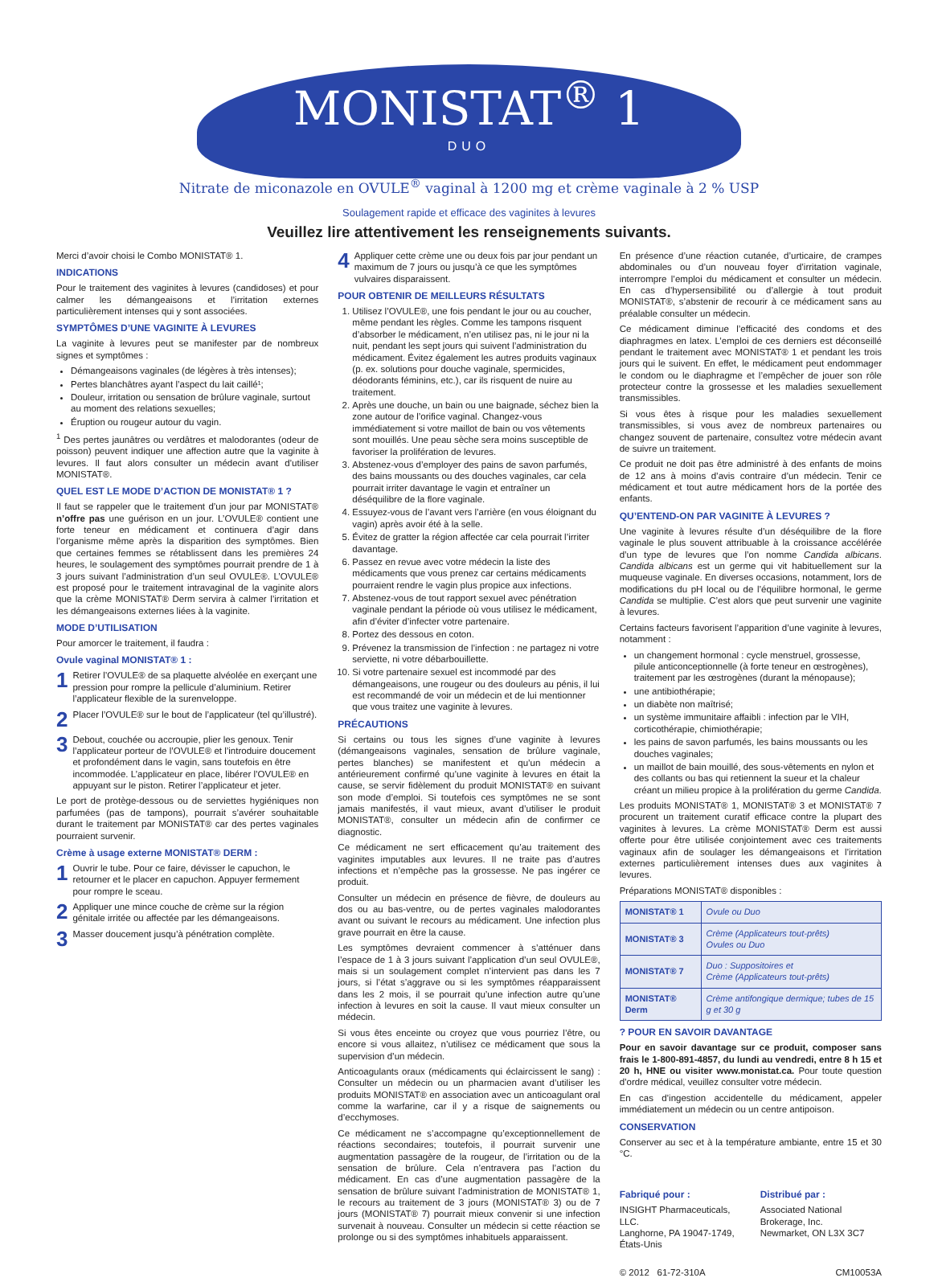MONISTAT<sup>®</sup> 1 DUO
Nitrate de miconazole en OVULE<sup>®</sup> vaginal à 1200 mg et crème vaginale à 2 % USP
Soulagement rapide et efficace des vaginites à levures
Veuillez lire attentivement les renseignements suivants.
Merci d’avoir choisi le Combo MONISTAT® 1.
INDICATIONS
Pour le traitement des vaginites à levures (candidoses) et pour calmer les démangeaisons et l’irritation externes particulièrement intenses qui y sont associées.
SYMPTÔMES D’UNE VAGINITE À LEVURES
La vaginite à levures peut se manifester par de nombreux signes et symptômes :
Démangeaisons vaginales (de légères à très intenses);
Pertes blanchâtres ayant l’aspect du lait caillé¹;
Douleur, irritation ou sensation de brûlure vaginale, surtout au moment des relations sexuelles;
Éruption ou rougeur autour du vagin.
<sup>1</sup> Des pertes jaunâtres ou verdâtres et malodorantes (odeur de poisson) peuvent indiquer une affection autre que la vaginite à levures. Il faut alors consulter un médecin avant d’utiliser MONISTAT®.
QUEL EST LE MODE D’ACTION DE MONISTAT® 1 ?
Il faut se rappeler que le traitement d’un jour par MONISTAT® n’offre pas une guérison en un jour. L’OVULE® contient une forte teneur en médicament et continuera d’agir dans l’organisme même après la disparition des symptômes. Bien que certaines femmes se rétablissent dans les premières 24 heures, le soulagement des symptômes pourrait prendre de 1 à 3 jours suivant l’administration d’un seul OVULE®. L’OVULE® est proposé pour le traitement intravaginal de la vaginite alors que la crème MONISTAT® Derm servira à calmer l’irritation et les démangeaisons externes liées à la vaginite.
MODE D’UTILISATION
Pour amorcer le traitement, il faudra :
Ovule vaginal MONISTAT® 1 :
1 Retirer l’OVULE® de sa plaquette alvéolée en exerçant une pression pour rompre la pellicule d’aluminium. Retirer l’applicateur flexible de la surenveloppe.
2 Placer l’OVULE® sur le bout de l’applicateur (tel qu’illustré).
3 Debout, couchée ou accroupie, plier les genoux. Tenir l’applicateur porteur de l’OVULE® et l’introduire doucement et profondément dans le vagin, sans toutefois en être incommodée. L’applicateur en place, libérer l’OVULE® en appuyant sur le piston. Retirer l’applicateur et jeter.
Le port de protège-dessous ou de serviettes hygiéniques non parfumées (pas de tampons), pourrait s’avérer souhaitable durant le traitement par MONISTAT® car des pertes vaginales pourraient survenir.
Crème à usage externe MONISTAT® DERM :
1 Ouvrir le tube. Pour ce faire, dévisser le capuchon, le retourner et le placer en capuchon. Appuyer fermement pour rompre le sceau.
2 Appliquer une mince couche de crème sur la région génitale irritée ou affectée par les démangeaisons.
3 Masser doucement jusqu’à pénétration complète.
4 Appliquer cette crème une ou deux fois par jour pendant un maximum de 7 jours ou jusqu’à ce que les symptômes vulvaires disparaissent.
POUR OBTENIR DE MEILLEURS RÉSULTATS
1. Utilisez l’OVULE®, une fois pendant le jour ou au coucher, même pendant les règles. Comme les tampons risquent d’absorber le médicament, n’en utilisez pas, ni le jour ni la nuit, pendant les sept jours qui suivent l’administration du médicament. Évitez également les autres produits vaginaux (p. ex. solutions pour douche vaginale, spermicides, déodorants féminins, etc.), car ils risquent de nuire au traitement.
2. Après une douche, un bain ou une baignade, séchez bien la zone autour de l’orifice vaginal. Changez-vous immédiatement si votre maillot de bain ou vos vêtements sont mouillés. Une peau sèche sera moins susceptible de favoriser la prolifération de levures.
3. Abstenez-vous d’employer des pains de savon parfumés, des bains moussants ou des douches vaginales, car cela pourrait irriter davantage le vagin et entraîner un déséquilibre de la flore vaginale.
4. Essuyez-vous de l’avant vers l’arrière (en vous éloignant du vagin) après avoir été à la selle.
5. Évitez de gratter la région affectée car cela pourrait l’irriter davantage.
6. Passez en revue avec votre médecin la liste des médicaments que vous prenez car certains médicaments pourraient rendre le vagin plus propice aux infections.
7. Abstenez-vous de tout rapport sexuel avec pénétration vaginale pendant la période où vous utilisez le médicament, afin d’éviter d’infecter votre partenaire.
8. Portez des dessous en coton.
9. Prévenez la transmission de l’infection : ne partagez ni votre serviette, ni votre débarbouillette.
10. Si votre partenaire sexuel est incommodé par des démangeaisons, une rougeur ou des douleurs au pénis, il lui est recommandé de voir un médecin et de lui mentionner que vous traitez une vaginite à levures.
PRÉCAUTIONS
Si certains ou tous les signes d’une vaginite à levures (démangeaisons vaginales, sensation de brûlure vaginale, pertes blanches) se manifestent et qu’un médecin a antérieurement confirmé qu’une vaginite à levures en était la cause, se servir fidèlement du produit MONISTAT® en suivant son mode d’emploi. Si toutefois ces symptômes ne se sont jamais manifestés, il vaut mieux, avant d’utiliser le produit MONISTAT®, consulter un médecin afin de confirmer ce diagnostic.
Ce médicament ne sert efficacement qu’au traitement des vaginites imputables aux levures. Il ne traite pas d’autres infections et n’empêche pas la grossesse. Ne pas ingérer ce produit.
Consulter un médecin en présence de fièvre, de douleurs au dos ou au bas-ventre, ou de pertes vaginales malodorantes avant ou suivant le recours au médicament. Une infection plus grave pourrait en être la cause.
Les symptômes devraient commencer à s’atténuer dans l’espace de 1 à 3 jours suivant l’application d’un seul OVULE®, mais si un soulagement complet n’intervient pas dans les 7 jours, si l’état s’aggrave ou si les symptômes réapparaissent dans les 2 mois, il se pourrait qu’une infection autre qu’une infection à levures en soit la cause. Il vaut mieux consulter un médecin.
Si vous êtes enceinte ou croyez que vous pourriez l’être, ou encore si vous allaitez, n’utilisez ce médicament que sous la supervision d’un médecin.
Anticoagulants oraux (médicaments qui éclaircissent le sang) : Consulter un médecin ou un pharmacien avant d’utiliser les produits MONISTAT® en association avec un anticoagulant oral comme la warfarine, car il y a risque de saignements ou d’ecchymoses.
Ce médicament ne s’accompagne qu’exceptionnellement de réactions secondaires; toutefois, il pourrait survenir une augmentation passagère de la rougeur, de l’irritation ou de la sensation de brûlure. Cela n’entravera pas l’action du médicament. En cas d’une augmentation passagère de la sensation de brûlure suivant l’administration de MONISTAT® 1, le recours au traitement de 3 jours (MONISTAT® 3) ou de 7 jours (MONISTAT® 7) pourrait mieux convenir si une infection survenait à nouveau. Consulter un médecin si cette réaction se prolonge ou si des symptômes inhabituels apparaissent.
En présence d’une réaction cutanée, d’urticaire, de crampes abdominales ou d’un nouveau foyer d’irritation vaginale, interrompre l’emploi du médicament et consulter un médecin. En cas d’hypersensibilité ou d’allergie à tout produit MONISTAT®, s’abstenir de recourir à ce médicament sans au préalable consulter un médecin.
Ce médicament diminue l’efficacité des condoms et des diaphragmes en latex. L’emploi de ces derniers est déconseillé pendant le traitement avec MONISTAT® 1 et pendant les trois jours qui le suivent. En effet, le médicament peut endommager le condom ou le diaphragme et l’empêcher de jouer son rôle protecteur contre la grossesse et les maladies sexuellement transmissibles.
Si vous êtes à risque pour les maladies sexuellement transmissibles, si vous avez de nombreux partenaires ou changez souvent de partenaire, consultez votre médecin avant de suivre un traitement.
Ce produit ne doit pas être administré à des enfants de moins de 12 ans à moins d’avis contraire d’un médecin. Tenir ce médicament et tout autre médicament hors de la portée des enfants.
QU’ENTEND-ON PAR VAGINITE À LEVURES ?
Une vaginite à levures résulte d’un déséquilibre de la flore vaginale le plus souvent attribuable à la croissance accélérée d’un type de levures que l’on nomme Candida albicans. Candida albicans est un germe qui vit habituellement sur la muqueuse vaginale. En diverses occasions, notamment, lors de modifications du pH local ou de l’équilibre hormonal, le germe Candida se multiplie. C’est alors que peut survenir une vaginite à levures.
Certains facteurs favorisent l’apparition d’une vaginite à levures, notamment :
un changement hormonal : cycle menstruel, grossesse, pilule anticonceptionnelle (à forte teneur en œstrogènes), traitement par les œstrogènes (durant la ménopause);
une antibiothérapie;
un diabète non maîtrisé;
un système immunitaire affaibli : infection par le VIH, corticothérapie, chimiothérapie;
les pains de savon parfumés, les bains moussants ou les douches vaginales;
un maillot de bain mouillé, des sous-vêtements en nylon et des collants ou bas qui retiennent la sueur et la chaleur créant un milieu propice à la prolifération du germe Candida.
Les produits MONISTAT® 1, MONISTAT® 3 et MONISTAT® 7 procurent un traitement curatif efficace contre la plupart des vaginites à levures. La crème MONISTAT® Derm est aussi offerte pour être utilisée conjointement avec ces traitements vaginaux afin de soulager les démangeaisons et l’irritation externes particulièrement intenses dues aux vaginites à levures.
Préparations MONISTAT® disponibles :
| MONISTAT® 1 | Ovule ou Duo |
| MONISTAT® 3 | Crème (Applicateurs tout-prêts) Ovules ou Duo |
| MONISTAT® 7 | Duo : Suppositoires et Crème (Applicateurs tout-prêts) |
| MONISTAT® Derm | Crème antifongique dermique; tubes de 15 g et 30 g |
? POUR EN SAVOIR DAVANTAGE
Pour en savoir davantage sur ce produit, composer sans frais le 1-800-891-4857, du lundi au vendredi, entre 8 h 15 et 20 h, HNE ou visiter www.monistat.ca. Pour toute question d’ordre médical, veuillez consulter votre médecin.
En cas d’ingestion accidentelle du médicament, appeler immédiatement un médecin ou un centre antipoison.
CONSERVATION
Conserver au sec et à la température ambiante, entre 15 et 30 °C.
Fabriqué pour :
INSIGHT Pharmaceuticals, LLC.
Langhorne, PA 19047-1749, États-Unis
Distribué par :
Associated National Brokerage, Inc.
Newmarket, ON L3X 3C7
© 2012 61-72-310A CM10053A